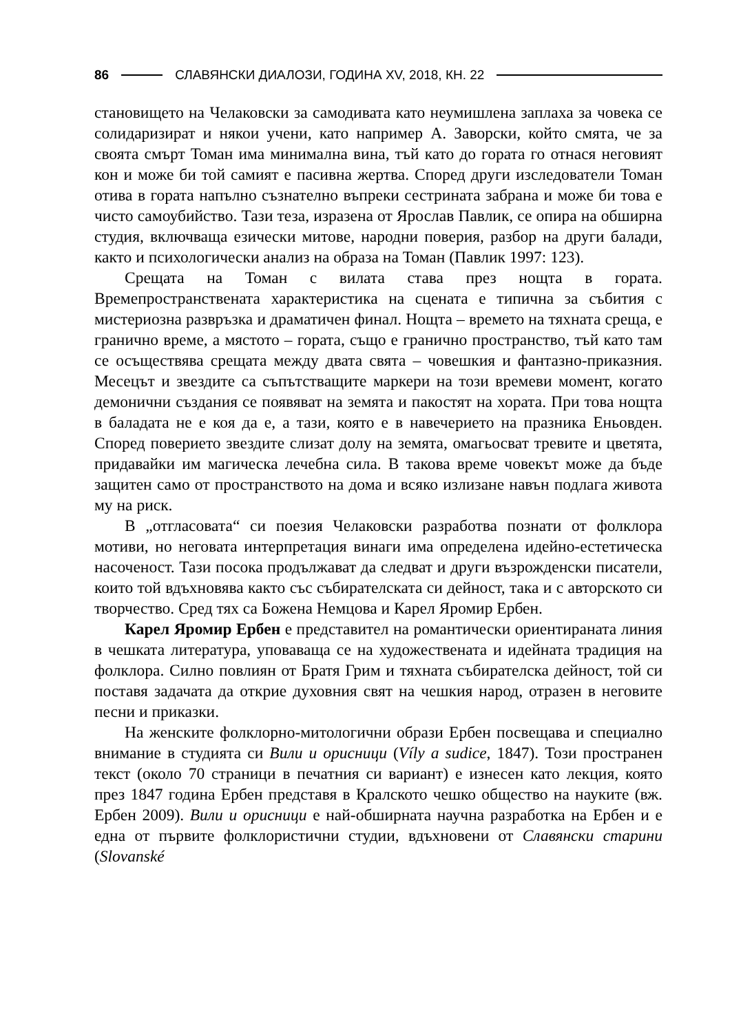86 СЛАВЯНСКИ ДИАЛОЗИ, ГОДИНА XV, 2018, КН. 22
становището на Челаковски за самодивата като неумишлена заплаха за човека се солидаризират и някои учени, като например А. Заворски, който смята, че за своята смърт Томан има минимална вина, тъй като до гората го отнася неговият кон и може би той самият е пасивна жертва. Според други изследователи Томан отива в гората напълно съзнателно въпреки сестрината забрана и може би това е чисто самоубийство. Тази теза, изразена от Ярослав Павлик, се опира на обширна студия, включваща езически митове, народни поверия, разбор на други балади, както и психологически анализ на образа на Томан (Павлик 1997: 123).
Срещата на Томан с вилата става през нощта в гората. Времепространствената характеристика на сцената е типична за събития с мистериозна развръзка и драматичен финал. Нощта – времето на тяхната среща, е гранично време, а мястото – гората, също е гранично пространство, тъй като там се осъществява срещата между двата свята – човешкия и фантазно-приказния. Месецът и звездите са съпътстващите маркери на този времеви момент, когато демонични създания се появяват на земята и пакостят на хората. При това нощта в баладата не е коя да е, а тази, която е в навечерието на празника Еньовден. Според поверието звездите слизат долу на земята, омагьосват тревите и цветята, придавайки им магическа лечебна сила. В такова време човекът може да бъде защитен само от пространството на дома и всяко излизане навън подлага живота му на риск.
В „отгласовата“ си поезия Челаковски разработва познати от фолклора мотиви, но неговата интерпретация винаги има определена идейно-естетическа насоченост. Тази посока продължават да следват и други възрожденски писатели, които той вдъхновява както със събирателската си дейност, така и с авторското си творчество. Сред тях са Божена Немцова и Карел Яромир Ербен.
Карел Яромир Ербен е представител на романтически ориентираната линия в чешката литература, уповаваща се на художествената и идейната традиция на фолклора. Силно повлиян от Братя Грим и тяхната събирателска дейност, той си поставя задачата да открие духовния свят на чешкия народ, отразен в неговите песни и приказки.
На женските фолклорно-митологични образи Ербен посвещава и специално внимание в студията си Вили и орисници (Víly a sudice, 1847). Този пространен текст (около 70 страници в печатния си вариант) е изнесен като лекция, която през 1847 година Ербен представя в Кралското чешко общество на науките (вж. Ербен 2009). Вили и орисници е най-обширната научна разработка на Ербен и е една от първите фолклористични студии, вдъхновени от Славянски старини (Slovanské